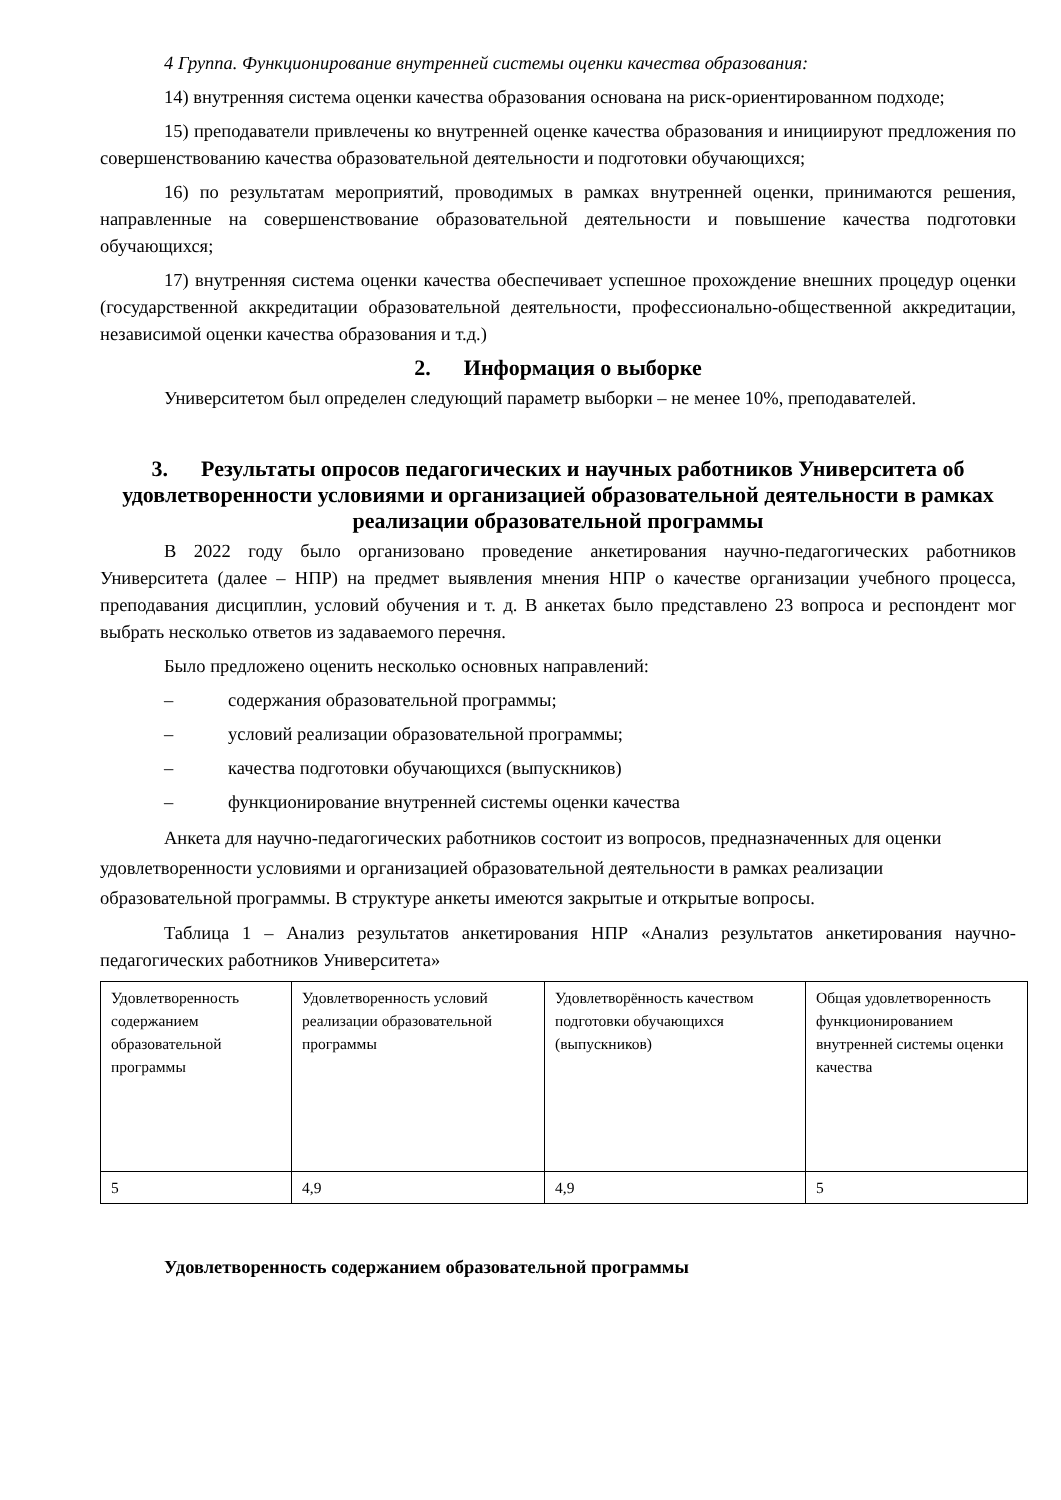4 Группа. Функционирование внутренней системы оценки качества образования:
14) внутренняя система оценки качества образования основана на риск-ориентированном подходе;
15) преподаватели привлечены ко внутренней оценке качества образования и инициируют предложения по совершенствованию качества образовательной деятельности и подготовки обучающихся;
16) по результатам мероприятий, проводимых в рамках внутренней оценки, принимаются решения, направленные на совершенствование образовательной деятельности и повышение качества подготовки обучающихся;
17) внутренняя система оценки качества обеспечивает успешное прохождение внешних процедур оценки (государственной аккредитации образовательной деятельности, профессионально-общественной аккредитации, независимой оценки качества образования и т.д.)
2. Информация о выборке
Университетом был определен следующий параметр выборки – не менее 10%, преподавателей.
3. Результаты опросов педагогических и научных работников Университета об удовлетворенности условиями и организацией образовательной деятельности в рамках реализации образовательной программы
В 2022 году было организовано проведение анкетирования научно-педагогических работников Университета (далее – НПР) на предмет выявления мнения НПР о качестве организации учебного процесса, преподавания дисциплин, условий обучения и т. д. В анкетах было представлено 23 вопроса и респондент мог выбрать несколько ответов из задаваемого перечня.
Было предложено оценить несколько основных направлений:
– содержания образовательной программы;
– условий реализации образовательной программы;
– качества подготовки обучающихся (выпускников)
– функционирование внутренней системы оценки качества
Анкета для научно-педагогических работников состоит из вопросов, предназначенных для оценки удовлетворенности условиями и организацией образовательной деятельности в рамках реализации образовательной программы. В структуре анкеты имеются закрытые и открытые вопросы.
Таблица 1 – Анализ результатов анкетирования НПР «Анализ результатов анкетирования научно-педагогических работников Университета»
| Удовлетворенность содержанием образовательной программы | Удовлетворенность условий реализации образовательной программы | Удовлетворённость качеством подготовки обучающихся (выпускников) | Общая удовлетворенность функционированием внутренней системы оценки качества |
| 5 | 4,9 | 4,9 | 5 |
Удовлетворенность содержанием образовательной программы